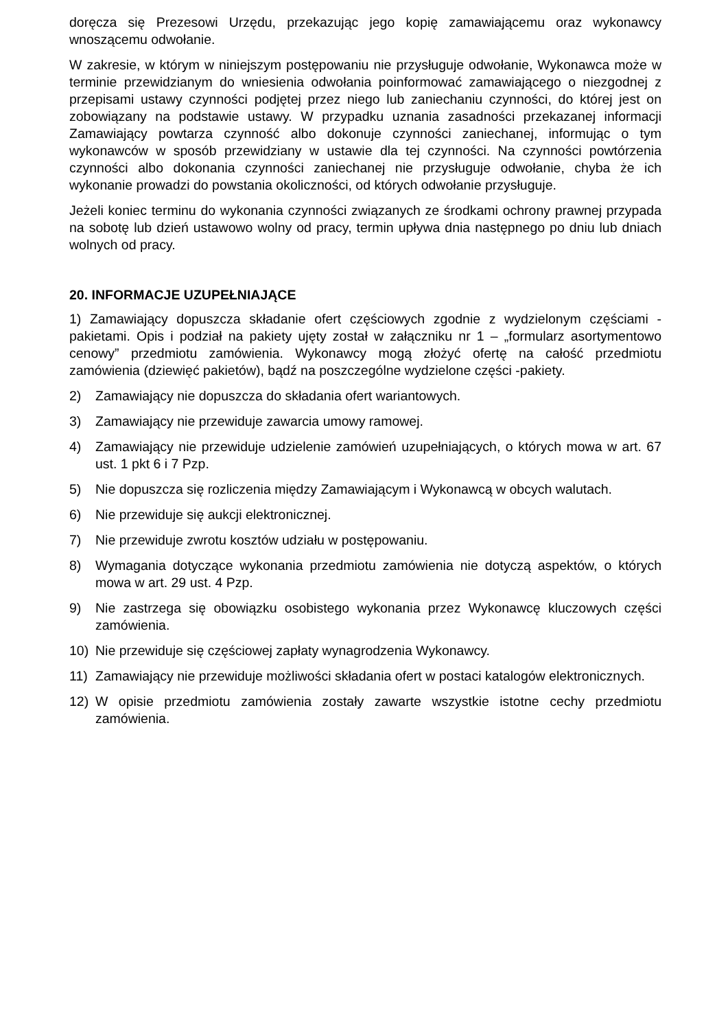doręcza się Prezesowi Urzędu, przekazując jego kopię zamawiającemu oraz wykonawcy wnoszącemu odwołanie.
W zakresie, w którym w niniejszym postępowaniu nie przysługuje odwołanie, Wykonawca może w terminie przewidzianym do wniesienia odwołania poinformować zamawiającego o niezgodnej z przepisami ustawy czynności podjętej przez niego lub zaniechaniu czynności, do której jest on zobowiązany na podstawie ustawy. W przypadku uznania zasadności przekazanej informacji Zamawiający powtarza czynność albo dokonuje czynności zaniechanej, informując o tym wykonawców w sposób przewidziany w ustawie dla tej czynności. Na czynności powtórzenia czynności albo dokonania czynności zaniechanej nie przysługuje odwołanie, chyba że ich wykonanie prowadzi do powstania okoliczności, od których odwołanie przysługuje.
Jeżeli koniec terminu do wykonania czynności związanych ze środkami ochrony prawnej przypada na sobotę lub dzień ustawowo wolny od pracy, termin upływa dnia następnego po dniu lub dniach wolnych od pracy.
20. INFORMACJE UZUPEŁNIAJĄCE
1) Zamawiający dopuszcza składanie ofert częściowych zgodnie z wydzielonym częściami -pakietami. Opis i podział na pakiety ujęty został w załączniku nr 1 – „formularz asortymentowo cenowy” przedmiotu zamówienia. Wykonawcy mogą złożyć ofertę na całość przedmiotu zamówienia (dziewięć pakietów), bądź na poszczególne wydzielone części -pakiety.
2) Zamawiający nie dopuszcza do składania ofert wariantowych.
3) Zamawiający nie przewiduje zawarcia umowy ramowej.
4) Zamawiający nie przewiduje udzielenie zamówień uzupełniających, o których mowa w art. 67 ust. 1 pkt 6 i 7 Pzp.
5) Nie dopuszcza się rozliczenia między Zamawiającym i Wykonawcą w obcych walutach.
6) Nie przewiduje się aukcji elektronicznej.
7) Nie przewiduje zwrotu kosztów udziału w postępowaniu.
8) Wymagania dotyczące wykonania przedmiotu zamówienia nie dotyczą aspektów, o których mowa w art. 29 ust. 4 Pzp.
9) Nie zastrzega się obowiązku osobistego wykonania przez Wykonawcę kluczowych części zamówienia.
10) Nie przewiduje się częściowej zapłaty wynagrodzenia Wykonawcy.
11) Zamawiający nie przewiduje możliwości składania ofert w postaci katalogów elektronicznych.
12) W opisie przedmiotu zamówienia zostały zawarte wszystkie istotne cechy przedmiotu zamówienia.